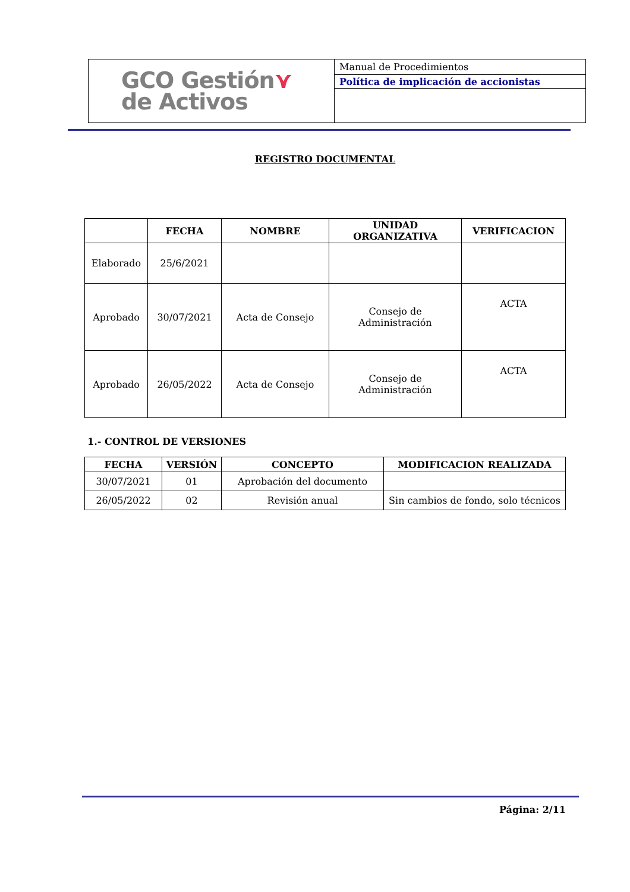| GCO Gestión ⋎ de Activos | Manual de Procedimientos |
| | Política de implicación de accionistas |
REGISTRO DOCUMENTAL
| | FECHA | NOMBRE | UNIDAD ORGANIZATIVA | VERIFICACION |
| --- | --- | --- | --- | --- |
| Elaborado | 25/6/2021 | | | |
| Aprobado | 30/07/2021 | Acta de Consejo | Consejo de Administración | ACTA |
| Aprobado | 26/05/2022 | Acta de Consejo | Consejo de Administración | ACTA |
1.- CONTROL DE VERSIONES
| FECHA | VERSIÓN | CONCEPTO | MODIFICACION REALIZADA |
| --- | --- | --- | --- |
| 30/07/2021 | 01 | Aprobación del documento | |
| 26/05/2022 | 02 | Revisión anual | Sin cambios de fondo, solo técnicos |
Página: 2/11